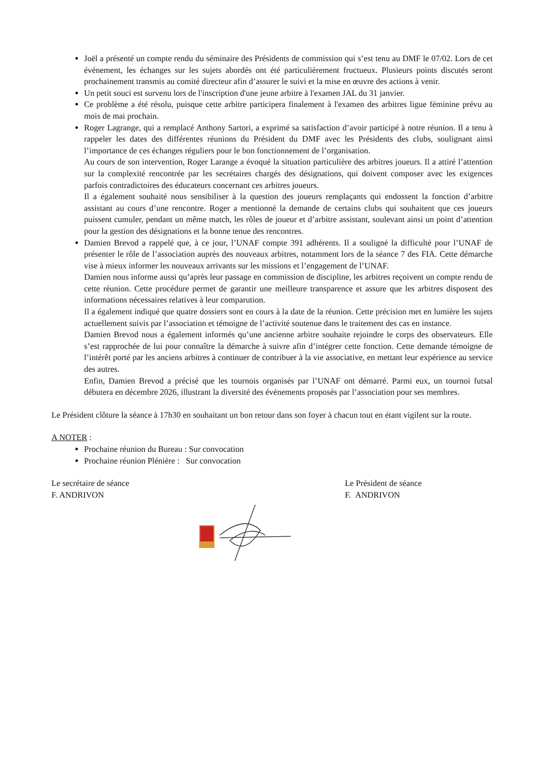Joël a présenté un compte rendu du séminaire des Présidents de commission qui s’est tenu au DMF le 07/02. Lors de cet événement, les échanges sur les sujets abordés ont été particulièrement fructueux. Plusieurs points discutés seront prochainement transmis au comité directeur afin d’assurer le suivi et la mise en œuvre des actions à venir.
Un petit souci est survenu lors de l'inscription d'une jeune arbitre à l'examen JAL du 31 janvier.
Ce problème a été résolu, puisque cette arbitre participera finalement à l'examen des arbitres ligue féminine prévu au mois de mai prochain.
Roger Lagrange, qui a remplacé Anthony Sartori, a exprimé sa satisfaction d’avoir participé à notre réunion. Il a tenu à rappeler les dates des différentes réunions du Président du DMF avec les Présidents des clubs, soulignant ainsi l’importance de ces échanges réguliers pour le bon fonctionnement de l’organisation.
Au cours de son intervention, Roger Larange a évoqué la situation particulière des arbitres joueurs. Il a attiré l’attention sur la complexité rencontrée par les secrétaires chargés des désignations, qui doivent composer avec les exigences parfois contradictoires des éducateurs concernant ces arbitres joueurs.
Il a également souhaité nous sensibiliser à la question des joueurs remplaçants qui endossent la fonction d’arbitre assistant au cours d’une rencontre. Roger a mentionné la demande de certains clubs qui souhaitent que ces joueurs puissent cumuler, pendant un même match, les rôles de joueur et d’arbitre assistant, soulevant ainsi un point d’attention pour la gestion des désignations et la bonne tenue des rencontres.
Damien Brevod a rappelé que, à ce jour, l’UNAF compte 391 adhérents. Il a souligné la difficulté pour l’UNAF de présenter le rôle de l’association auprès des nouveaux arbitres, notamment lors de la séance 7 des FIA. Cette démarche vise à mieux informer les nouveaux arrivants sur les missions et l’engagement de l’UNAF.
Damien nous informe aussi qu’après leur passage en commission de discipline, les arbitres reçoivent un compte rendu de cette réunion. Cette procédure permet de garantir une meilleure transparence et assure que les arbitres disposent des informations nécessaires relatives à leur comparution.
Il a également indiqué que quatre dossiers sont en cours à la date de la réunion. Cette précision met en lumière les sujets actuellement suivis par l’association et témoigne de l’activité soutenue dans le traitement des cas en instance.
Damien Brevod nous a également informés qu’une ancienne arbitre souhaite rejoindre le corps des observateurs. Elle s’est rapprochée de lui pour connaître la démarche à suivre afin d’intégrer cette fonction. Cette demande témoigne de l’intérêt porté par les anciens arbitres à continuer de contribuer à la vie associative, en mettant leur expérience au service des autres.
Enfin, Damien Brevod a précisé que les tournois organisés par l’UNAF ont démarré. Parmi eux, un tournoi futsal débutera en décembre 2026, illustrant la diversité des événements proposés par l’association pour ses membres.
Le Président clôture la séance à 17h30 en souhaitant un bon retour dans son foyer à chacun tout en étant vigilent sur la route.
A NOTER :
Prochaine réunion du Bureau : Sur convocation
Prochaine réunion Plénière : Sur convocation
Le secrétaire de séance
F. ANDRIVON
Le Président de séance
F. ANDRIVON